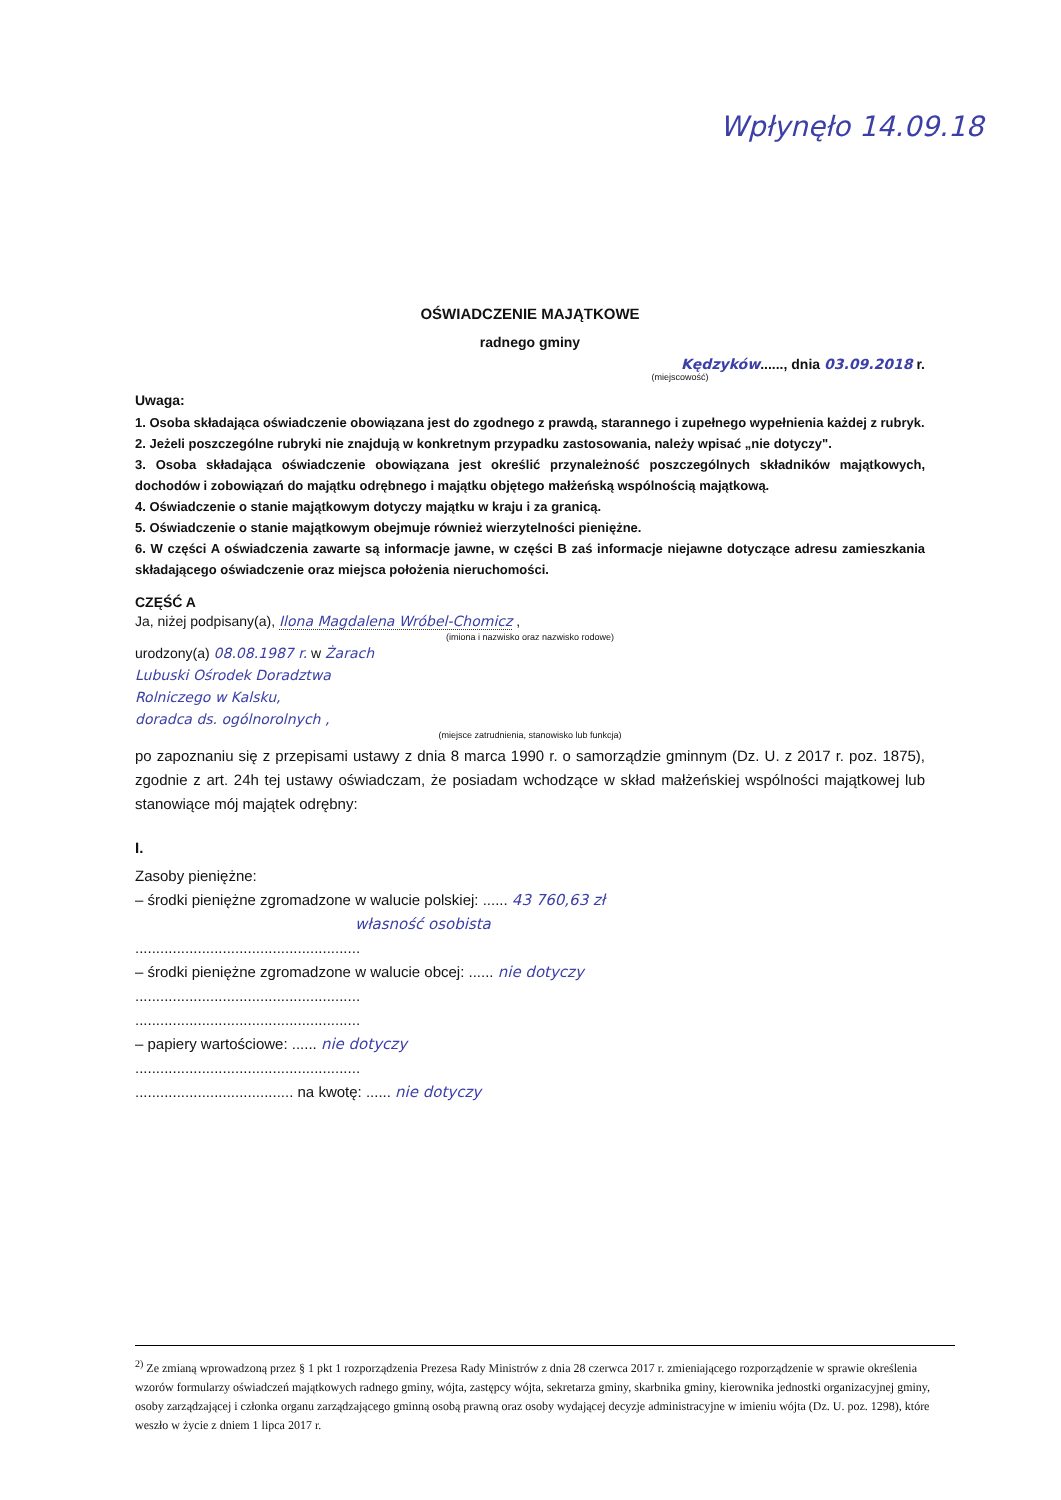Wpłynęło 14.09.18
OŚWIADCZENIE MAJĄTKOWE
radnego gminy
Kędzyków......, dnia 03.09.2018 r.
(miejscowość)
Uwaga:
1. Osoba składająca oświadczenie obowiązana jest do zgodnego z prawdą, starannego i zupełnego wypełnienia każdej z rubryk.
2. Jeżeli poszczególne rubryki nie znajdują w konkretnym przypadku zastosowania, należy wpisać „nie dotyczy".
3. Osoba składająca oświadczenie obowiązana jest określić przynależność poszczególnych składników majątkowych, dochodów i zobowiązań do majątku odrębnego i majątku objętego małżeńską wspólnością majątkową.
4. Oświadczenie o stanie majątkowym dotyczy majątku w kraju i za granicą.
5. Oświadczenie o stanie majątkowym obejmuje również wierzytelności pieniężne.
6. W części A oświadczenia zawarte są informacje jawne, w części B zaś informacje niejawne dotyczące adresu zamieszkania składającego oświadczenie oraz miejsca położenia nieruchomości.
CZĘŚĆ A
Ja, niżej podpisany(a), Ilona Magdalena Wróbel-Chomicz ,
(imiona i nazwisko oraz nazwisko rodowe)
urodzony(a) 08.08.1987 r. w Żarach
Lubuski Ośrodek Doradztwa
Rolniczego w Kalsku,
doradca ds. ogólnorolnych ,
(miejsce zatrudnienia, stanowisko lub funkcja)
po zapoznaniu się z przepisami ustawy z dnia 8 marca 1990 r. o samorządzie gminnym (Dz. U. z 2017 r. poz. 1875), zgodnie z art. 24h tej ustawy oświadczam, że posiadam wchodzące w skład małżeńskiej wspólności majątkowej lub stanowiące mój majątek odrębny:
I.
Zasoby pieniężne:
– środki pieniężne zgromadzone w walucie polskiej: ...... 43 760,63 zł
własność osobista
......................................................
– środki pieniężne zgromadzone w walucie obcej: ...... nie dotyczy
......................................................
......................................................
– papiery wartościowe: ...... nie dotyczy
......................................................
...................................... na kwotę: ...... nie dotyczy
<sup>2)</sup> Ze zmianą wprowadzoną przez § 1 pkt 1 rozporządzenia Prezesa Rady Ministrów z dnia 28 czerwca 2017 r. zmieniającego rozporządzenie w sprawie określenia wzorów formularzy oświadczeń majątkowych radnego gminy, wójta, zastępcy wójta, sekretarza gminy, skarbnika gminy, kierownika jednostki organizacyjnej gminy, osoby zarządzającej i członka organu zarządzającego gminną osobą prawną oraz osoby wydającej decyzje administracyjne w imieniu wójta (Dz. U. poz. 1298), które weszło w życie z dniem 1 lipca 2017 r.